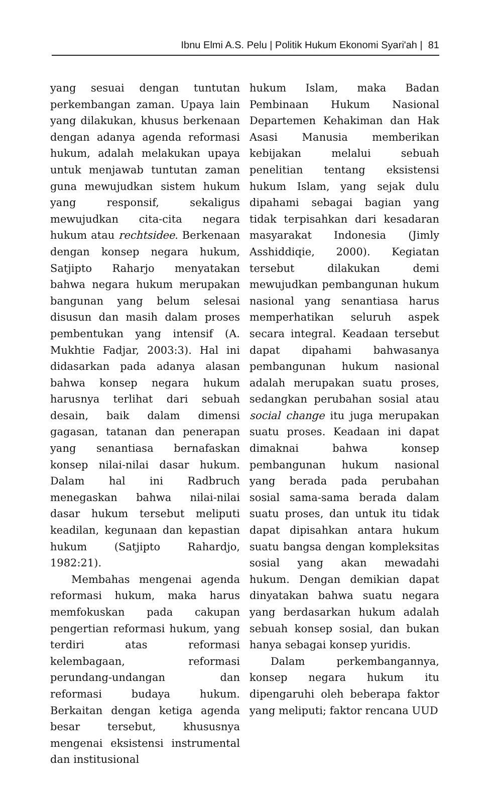Ibnu Elmi A.S. Pelu | Politik Hukum Ekonomi Syari'ah | 81
yang sesuai dengan tuntutan perkembangan zaman. Upaya lain yang dilakukan, khusus berkenaan dengan adanya agenda reformasi hukum, adalah melakukan upaya untuk menjawab tuntutan zaman guna mewujudkan sistem hukum yang responsif, sekaligus mewujudkan cita-cita negara hukum atau rechtsidee. Berkenaan dengan konsep negara hukum, Satjipto Raharjo menyatakan bahwa negara hukum merupakan bangunan yang belum selesai disusun dan masih dalam proses pembentukan yang intensif (A. Mukhtie Fadjar, 2003:3). Hal ini didasarkan pada adanya alasan bahwa konsep negara hukum harusnya terlihat dari sebuah desain, baik dalam dimensi gagasan, tatanan dan penerapan yang senantiasa bernafaskan konsep nilai-nilai dasar hukum. Dalam hal ini Radbruch menegaskan bahwa nilai-nilai dasar hukum tersebut meliputi keadilan, kegunaan dan kepastian hukum (Satjipto Rahardjo, 1982:21).
Membahas mengenai agenda reformasi hukum, maka harus memfokuskan pada cakupan pengertian reformasi hukum, yang terdiri atas reformasi kelembagaan, reformasi perundang-undangan dan reformasi budaya hukum. Berkaitan dengan ketiga agenda besar tersebut, khususnya mengenai eksistensi instrumental dan institusional
hukum Islam, maka Badan Pembinaan Hukum Nasional Departemen Kehakiman dan Hak Asasi Manusia memberikan kebijakan melalui sebuah penelitian tentang eksistensi hukum Islam, yang sejak dulu dipahami sebagai bagian yang tidak terpisahkan dari kesadaran masyarakat Indonesia (Jimly Asshiddiqie, 2000). Kegiatan tersebut dilakukan demi mewujudkan pembangunan hukum nasional yang senantiasa harus memperhatikan seluruh aspek secara integral. Keadaan tersebut dapat dipahami bahwasanya pembangunan hukum nasional adalah merupakan suatu proses, sedangkan perubahan sosial atau social change itu juga merupakan suatu proses. Keadaan ini dapat dimaknai bahwa konsep pembangunan hukum nasional yang berada pada perubahan sosial sama-sama berada dalam suatu proses, dan untuk itu tidak dapat dipisahkan antara hukum suatu bangsa dengan kompleksitas sosial yang akan mewadahi hukum. Dengan demikian dapat dinyatakan bahwa suatu negara yang berdasarkan hukum adalah sebuah konsep sosial, dan bukan hanya sebagai konsep yuridis.
Dalam perkembangannya, konsep negara hukum itu dipengaruhi oleh beberapa faktor yang meliputi; faktor rencana UUD